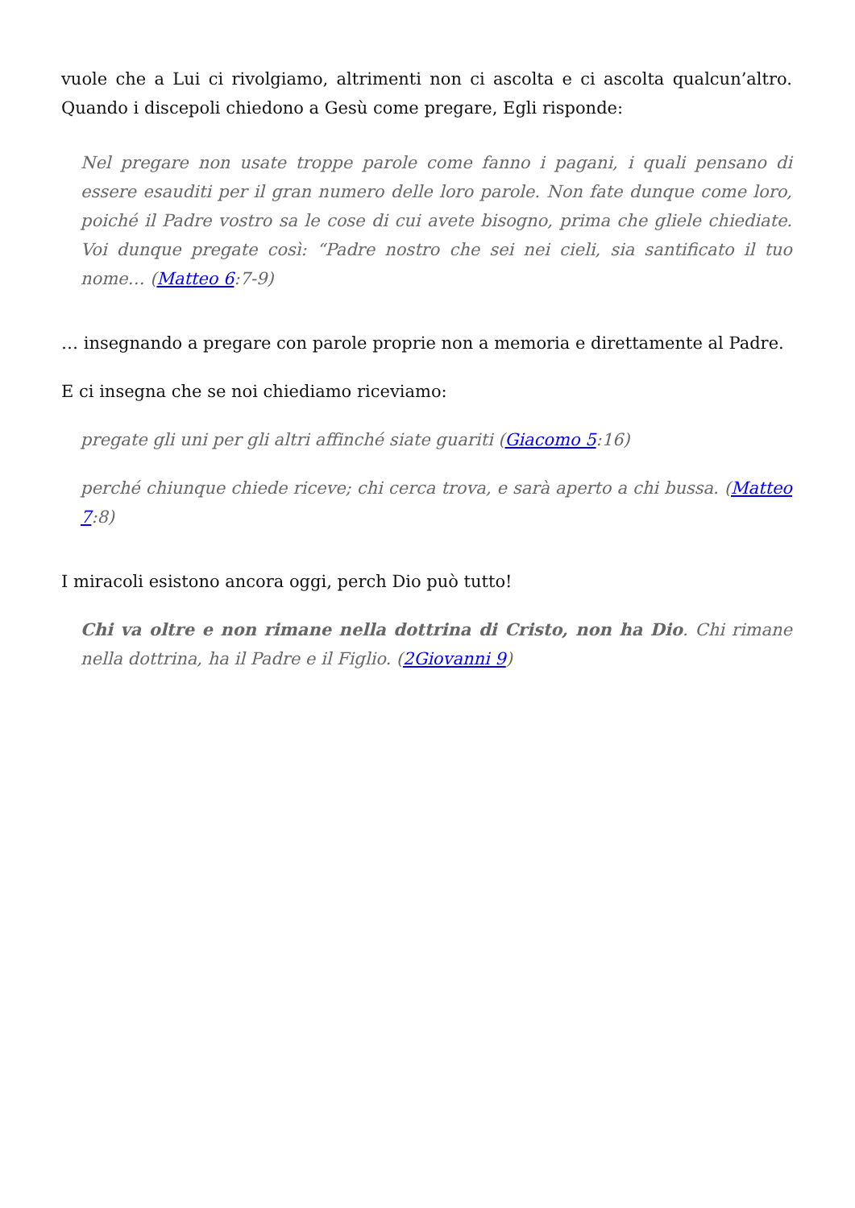vuole che a Lui ci rivolgiamo, altrimenti non ci ascolta e ci ascolta qualcun’altro. Quando i discepoli chiedono a Gesù come pregare, Egli risponde:
Nel pregare non usate troppe parole come fanno i pagani, i quali pensano di essere esauditi per il gran numero delle loro parole. Non fate dunque come loro, poiché il Padre vostro sa le cose di cui avete bisogno, prima che gliele chiediate. Voi dunque pregate così: “Padre nostro che sei nei cieli, sia santificato il tuo nome… (Matteo 6:7-9)
… insegnando a pregare con parole proprie non a memoria e direttamente al Padre.
E ci insegna che se noi chiediamo riceviamo:
pregate gli uni per gli altri affinché siate guariti (Giacomo 5:16)
perché chiunque chiede riceve; chi cerca trova, e sarà aperto a chi bussa. (Matteo 7:8)
I miracoli esistono ancora oggi, perch Dio può tutto!
Chi va oltre e non rimane nella dottrina di Cristo, non ha Dio. Chi rimane nella dottrina, ha il Padre e il Figlio. (2Giovanni 9)